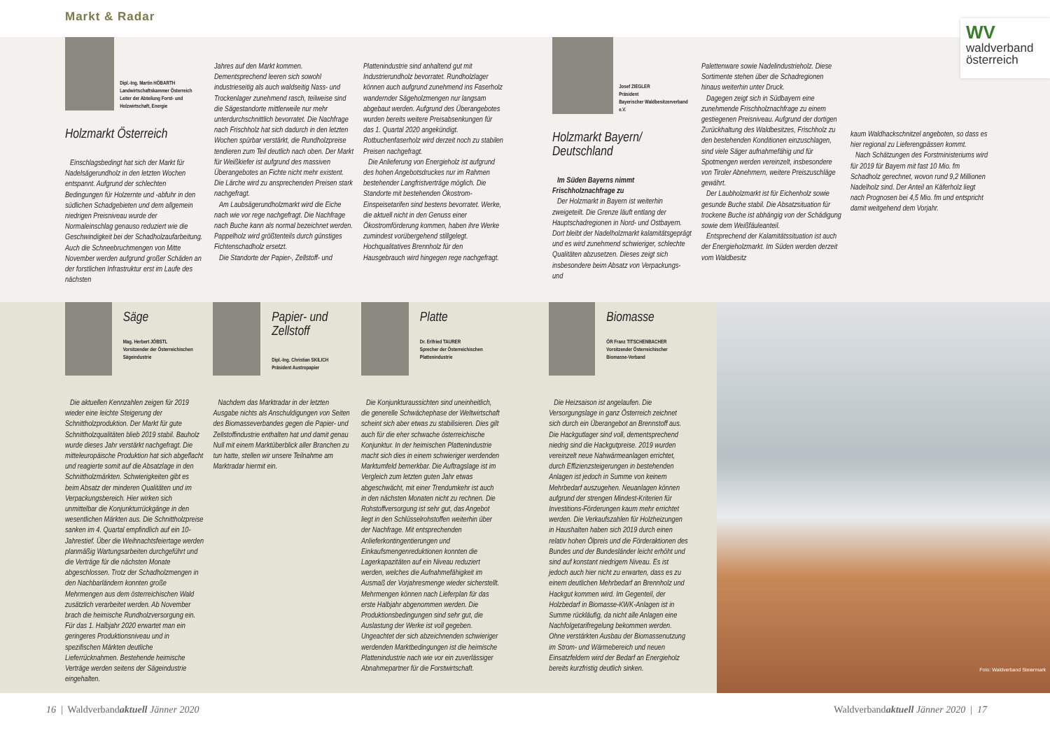Markt & Radar
WV
waldverband
österreich
Dipl.-Ing. Martin HÖBARTH
Landwirtschaftskammer Österreich
Leiter der Abteilung Forst- und Holzwirtschaft, Energie
Holzmarkt Österreich
Einschlagsbedingt hat sich der Markt für Nadelsägerundholz in den letzten Wochen entspannt. Aufgrund der schlechten Bedingungen für Holzernte und -abfuhr in den südlichen Schadgebieten und dem allgemein niedrigen Preisniveau wurde der Normaleinschlag genauso reduziert wie die Geschwindigkeit bei der Schadholzaufarbeitung. Auch die Schneebruchmengen von Mitte November werden aufgrund großer Schäden an der forstlichen Infrastruktur erst im Laufe des nächsten
Jahres auf den Markt kommen. Dementsprechend leeren sich sowohl industrieseitig als auch waldseitig Nass- und Trockenlager zunehmend rasch, teilweise sind die Sägestandorte mittlerweile nur mehr unterdurchschnittlich bevorratet. Die Nachfrage nach Frischholz hat sich dadurch in den letzten Wochen spürbar verstärkt, die Rundholzpreise tendieren zum Teil deutlich nach oben. Der Markt für Weißkiefer ist aufgrund des massiven Überangebotes an Fichte nicht mehr existent. Die Lärche wird zu ansprechenden Preisen stark nachgefragt.
Am Laubsägerundholzmarkt wird die Eiche nach wie vor rege nachgefragt. Die Nachfrage nach Buche kann als normal bezeichnet werden. Pappelholz wird größtenteils durch günstiges Fichtenschadholz ersetzt.
Die Standorte der Papier-, Zellstoff- und
Plattenindustrie sind anhaltend gut mit Industrierundholz bevorratet. Rundholzlager können auch aufgrund zunehmend ins Faserholz wandernder Sägeholzmengen nur langsam abgebaut werden. Aufgrund des Überangebotes wurden bereits weitere Preisabsenkungen für das 1. Quartal 2020 angekündigt. Rotbuchenfaserholz wird derzeit noch zu stabilen Preisen nachgefragt.
Die Anlieferung von Energieholz ist aufgrund des hohen Angebotsdruckes nur im Rahmen bestehender Langfristverträge möglich. Die Standorte mit bestehenden Ökostrom-Einspeisetarifen sind bestens bevorratet. Werke, die aktuell nicht in den Genuss einer Ökostromförderung kommen, haben ihre Werke zumindest vorübergehend stillgelegt. Hochqualitatives Brennholz für den Hausgebrauch wird hingegen rege nachgefragt.
Josef ZIEGLER
Präsident
Bayerischer Waldbesitzerverband e.V.
Holzmarkt Bayern/ Deutschland
Im Süden Bayerns nimmt Frischholznachfrage zu
Der Holzmarkt in Bayern ist weiterhin zweigeteilt. Die Grenze läuft entlang der Hauptschadregionen in Nord- und Ostbayern. Dort bleibt der Nadelholzmarkt kalamitätsgeprägt und es wird zunehmend schwieriger, schlechte Qualitäten abzusetzen. Dieses zeigt sich insbesondere beim Absatz von Verpackungs- und
Palettenware sowie Nadelindustrieholz. Diese Sortimente stehen über die Schadregionen hinaus weiterhin unter Druck.
Dagegen zeigt sich in Südbayern eine zunehmende Frischholznachfrage zu einem gestiegenen Preisniveau. Aufgrund der dortigen Zurückhaltung des Waldbesitzes, Frischholz zu den bestehenden Konditionen einzuschlagen, sind viele Säger aufnahmefähig und für Spotmengen werden vereinzelt, insbesondere von Tiroler Abnehmern, weitere Preiszuschläge gewährt.
Der Laubholzmarkt ist für Eichenholz sowie gesunde Buche stabil. Die Absatzsituation für trockene Buche ist abhängig von der Schädigung sowie dem Weißfäuleanteil.
Entsprechend der Kalamitätssituation ist auch der Energieholzmarkt. Im Süden werden derzeit vom Waldbesitz
kaum Waldhackschnitzel angeboten, so dass es hier regional zu Lieferengpässen kommt.
Nach Schätzungen des Forstministeriums wird für 2019 für Bayern mit fast 10 Mio. fm Schadholz gerechnet, wovon rund 9,2 Millionen Nadelholz sind. Der Anteil an Käferholz liegt nach Prognosen bei 4,5 Mio. fm und entspricht damit weitgehend dem Vorjahr.
Säge
Mag. Herbert JÖBSTL
Vorsitzender der Österreichischen Sägeindustrie
Die aktuellen Kennzahlen zeigen für 2019 wieder eine leichte Steigerung der Schnittholzproduktion. Der Markt für gute Schnittholzqualitäten blieb 2019 stabil. Bauholz wurde dieses Jahr verstärkt nachgefragt. Die mitteleuropäische Produktion hat sich abgeflacht und reagierte somit auf die Absatzlage in den Schnittholzmärkten. Schwierigkeiten gibt es beim Absatz der minderen Qualitäten und im Verpackungsbereich. Hier wirken sich unmittelbar die Konjunkturrückgänge in den wesentlichen Märkten aus. Die Schnittholzpreise sanken im 4. Quartal empfindlich auf ein 10-Jahrestief. Über die Weihnachtsfeiertage werden planmäßig Wartungsarbeiten durchgeführt und die Verträge für die nächsten Monate abgeschlossen. Trotz der Schadholzmengen in den Nachbarländern konnten große Mehrmengen aus dem österreichischen Wald zusätzlich verarbeitet werden. Ab November brach die heimische Rundholzversorgung ein. Für das 1. Halbjahr 2020 erwartet man ein geringeres Produktionsniveau und in spezifischen Märkten deutliche Lieferrücknahmen. Bestehende heimische Verträge werden seitens der Sägeindustrie eingehalten.
Papier- und Zellstoff
Dipl.-Ing. Christian SKILICH
Präsident Austropapier
Nachdem das Marktradar in der letzten Ausgabe nichts als Anschuldigungen von Seiten des Biomasseverbandes gegen die Papier- und Zellstoffindustrie enthalten hat und damit genau Null mit einem Marktüberblick aller Branchen zu tun hatte, stellen wir unsere Teilnahme am Marktradar hiermit ein.
Platte
Dr. Erlfried TAURER
Sprecher der Österreichischen Plattenindustrie
Die Konjunkturaussichten sind uneinheitlich, die generelle Schwächephase der Weltwirtschaft scheint sich aber etwas zu stabilisieren. Dies gilt auch für die eher schwache österreichische Konjunktur. In der heimischen Plattenindustrie macht sich dies in einem schwieriger werdenden Marktumfeld bemerkbar. Die Auftragslage ist im Vergleich zum letzten guten Jahr etwas abgeschwächt, mit einer Trendumkehr ist auch in den nächsten Monaten nicht zu rechnen. Die Rohstoffversorgung ist sehr gut, das Angebot liegt in den Schlüsselrohstoffen weiterhin über der Nachfrage. Mit entsprechenden Anlieferkontingentierungen und Einkaufsmengenreduktionen konnten die Lagerkapazitäten auf ein Niveau reduziert werden, welches die Aufnahmefähigkeit im Ausmaß der Vorjahresmenge wieder sicherstellt. Mehrmengen können nach Lieferplan für das erste Halbjahr abgenommen werden. Die Produktionsbedingungen sind sehr gut, die Auslastung der Werke ist voll gegeben. Ungeachtet der sich abzeichnenden schwieriger werdenden Marktbedingungen ist die heimische Plattenindustrie nach wie vor ein zuverlässiger Abnahmepartner für die Forstwirtschaft.
Biomasse
ÖR Franz TITSCHENBACHER
Vorsitzender Österreichischer Biomasse-Verband
Die Heizsaison ist angelaufen. Die Versorgungslage in ganz Österreich zeichnet sich durch ein Überangebot an Brennstoff aus. Die Hackgutlager sind voll, dementsprechend niedrig sind die Hackgutpreise. 2019 wurden vereinzelt neue Nahwärmeanlagen errichtet, durch Effizienzsteigerungen in bestehenden Anlagen ist jedoch in Summe von keinem Mehrbedarf auszugehen. Neuanlagen können aufgrund der strengen Mindest-Kriterien für Investitions-Förderungen kaum mehr errichtet werden. Die Verkaufszahlen für Holzheizungen in Haushalten haben sich 2019 durch einen relativ hohen Ölpreis und die Förderaktionen des Bundes und der Bundesländer leicht erhöht und sind auf konstant niedrigem Niveau. Es ist jedoch auch hier nicht zu erwarten, dass es zu einem deutlichen Mehrbedarf an Brennholz und Hackgut kommen wird. Im Gegenteil, der Holzbedarf in Biomasse-KWK-Anlagen ist in Summe rückläufig, da nicht alle Anlagen eine Nachfolgetarifregelung bekommen werden. Ohne verstärkten Ausbau der Biomassenutzung im Strom- und Wärmebereich und neuen Einsatzfeldern wird der Bedarf an Energieholz bereits kurzfristig deutlich sinken.
Foto: Waldverband Steiermark
16 | Waldverbandaktuell Jänner 2020 Waldverbandaktuell Jänner 2020 | 17